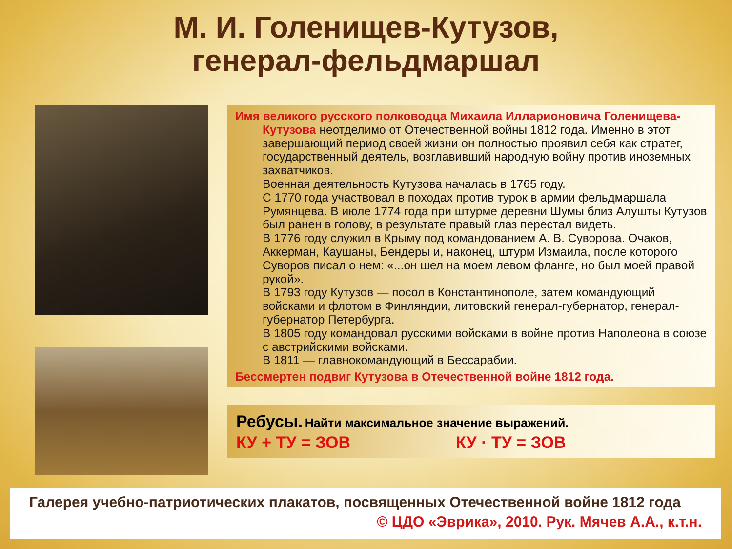М. И. Голенищев-Кутузов,
генерал-фельдмаршал
Имя великого русского полководца Михаила Илларионовича Голенищева-Кутузова неотделимо от Отечественной войны 1812 года. Именно в этот завершающий период своей жизни он полностью проявил себя как стратег, государственный деятель, возглавивший народную войну против иноземных захватчиков.
Военная деятельность Кутузова началась в 1765 году.
С 1770 года участвовал в походах против турок в армии фельдмаршала Румянцева. В июле 1774 года при штурме деревни Шумы близ Алушты Кутузов был ранен в голову, в результате правый глаз перестал видеть.
В 1776 году служил в Крыму под командованием А. В. Суворова. Очаков, Аккерман, Каушаны, Бендеры и, наконец, штурм Измаила, после которого Суворов писал о нем: «...он шел на моем левом фланге, но был моей правой рукой».
В 1793 году Кутузов — посол в Константинополе, затем командующий войсками и флотом в Финляндии, литовский генерал-губернатор, генерал-губернатор Петербурга.
В 1805 году командовал русскими войсками в войне против Наполеона в союзе с австрийскими войсками.
В 1811 — главнокомандующий в Бессарабии.
Бессмертен подвиг Кутузова в Отечественной войне 1812 года.
Ребусы. Найти максимальное значение выражений.
КУ + ТУ = ЗОВ КУ · ТУ = ЗОВ
Галерея учебно-патриотических плакатов, посвященных Отечественной войне 1812 года
© ЦДО «Эврика», 2010. Рук. Мячев А.А., к.т.н.